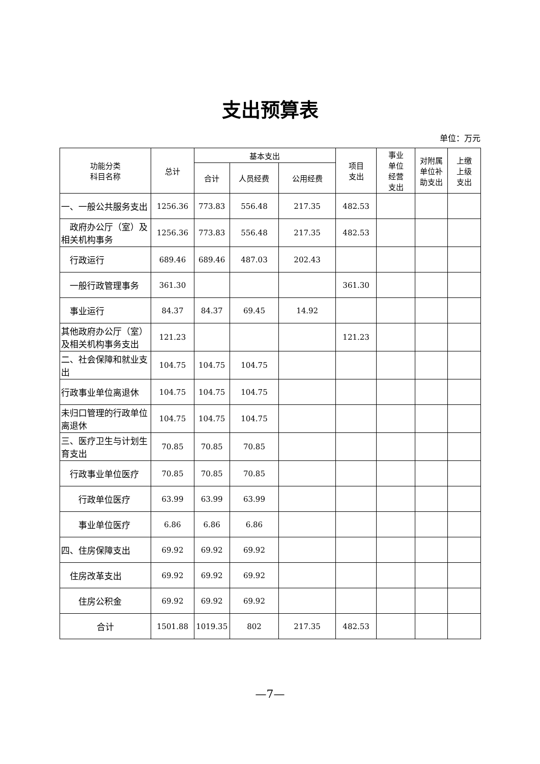支出预算表
单位：万元
| 功能分类 科目名称 | 总计 | 基本支出 | | | 项目 支出 | 事业 单位 经营 支出 | 对附属 单位补 助支出 | 上缴 上级 支出 |
| --- | --- | --- | --- | --- | --- | --- | --- | --- |
| | | 合计 | 人员经费 | 公用经费 | | | | |
| 一、一般公共服务支出 | 1256.36 | 773.83 | 556.48 | 217.35 | 482.53 | | | |
| 政府办公厅（室）及相关机构事务 | 1256.36 | 773.83 | 556.48 | 217.35 | 482.53 | | | |
| 行政运行 | 689.46 | 689.46 | 487.03 | 202.43 | | | | |
| 一般行政管理事务 | 361.30 | | | | 361.30 | | | |
| 事业运行 | 84.37 | 84.37 | 69.45 | 14.92 | | | | |
| 其他政府办公厅（室）及相关机构事务支出 | 121.23 | | | | 121.23 | | | |
| 二、社会保障和就业支出 | 104.75 | 104.75 | 104.75 | | | | | |
| 行政事业单位离退休 | 104.75 | 104.75 | 104.75 | | | | | |
| 未归口管理的行政单位离退休 | 104.75 | 104.75 | 104.75 | | | | | |
| 三、医疗卫生与计划生育支出 | 70.85 | 70.85 | 70.85 | | | | | |
| 行政事业单位医疗 | 70.85 | 70.85 | 70.85 | | | | | |
| 行政单位医疗 | 63.99 | 63.99 | 63.99 | | | | | |
| 事业单位医疗 | 6.86 | 6.86 | 6.86 | | | | | |
| 四、住房保障支出 | 69.92 | 69.92 | 69.92 | | | | | |
| 住房改革支出 | 69.92 | 69.92 | 69.92 | | | | | |
| 住房公积金 | 69.92 | 69.92 | 69.92 | | | | | |
| 合计 | 1501.88 | 1019.35 | 802 | 217.35 | 482.53 | | | |
—7—